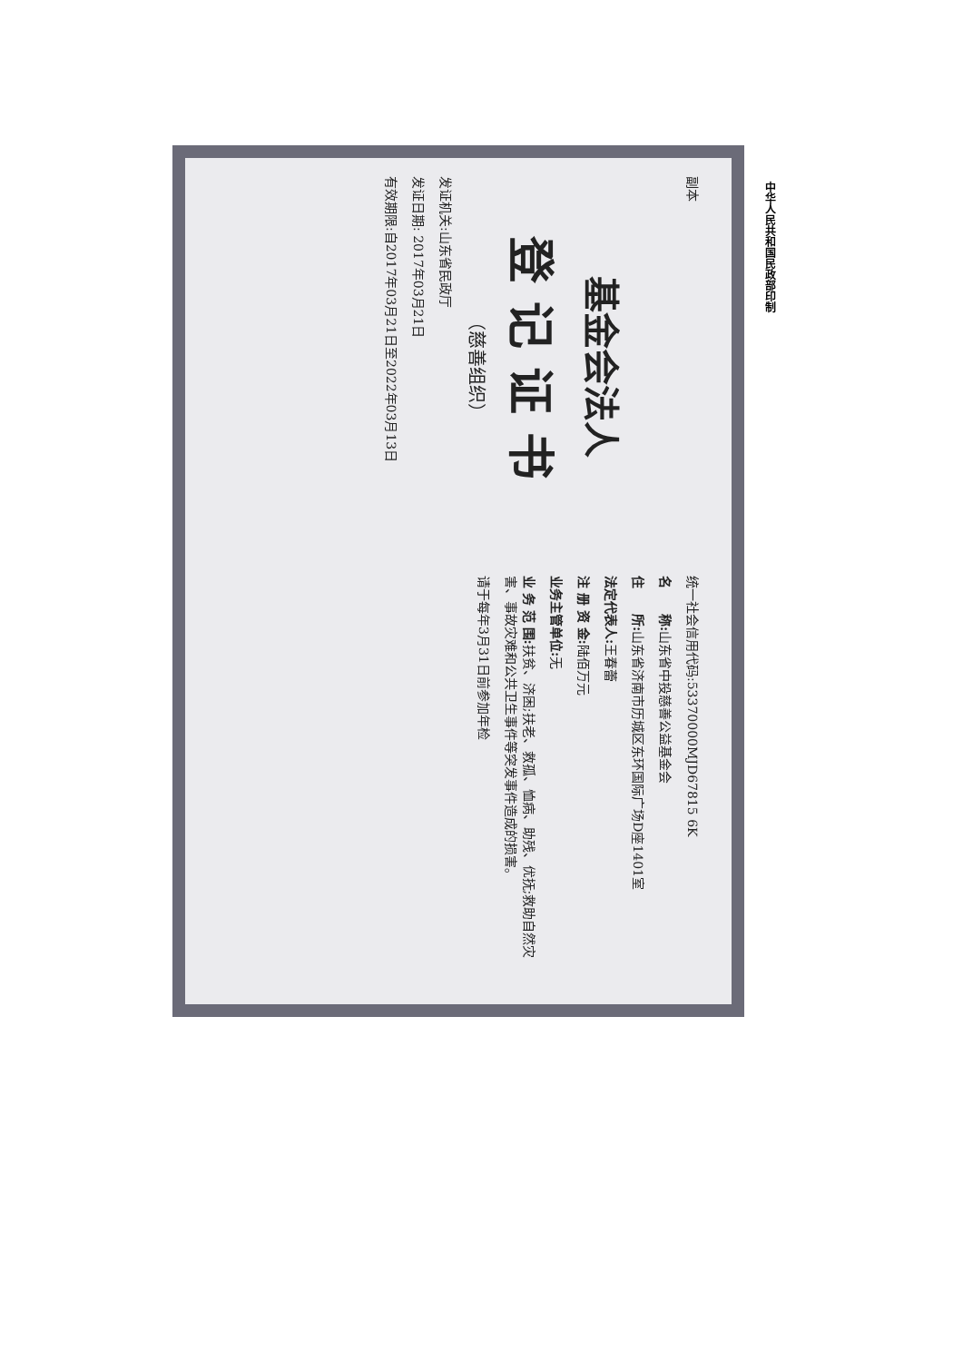副本
基金会法人
登记证书
（慈善组织）
发证机关:山东省民政厅
发证日期: 2017年03月21日
有效期限:自2017年03月21日至2022年03月13日
统一社会信用代码:53370000MJD67815 6K
名　　称: 山东省中投慈善公益基金会
住　　所: 山东省济南市历城区东环国际广场D座1401室
法定代表人: 王春蕾
注 册 资 金: 陆佰万元
业务主管单位: 无
业 务 范 围: 扶贫、济困;扶老、救孤、恤病、助残、优抚;救助自然灾害、事故灾难和公共卫生事件等突发事件造成的损害。
请于每年3月31日前参加年检
中华人民共和国民政部印制